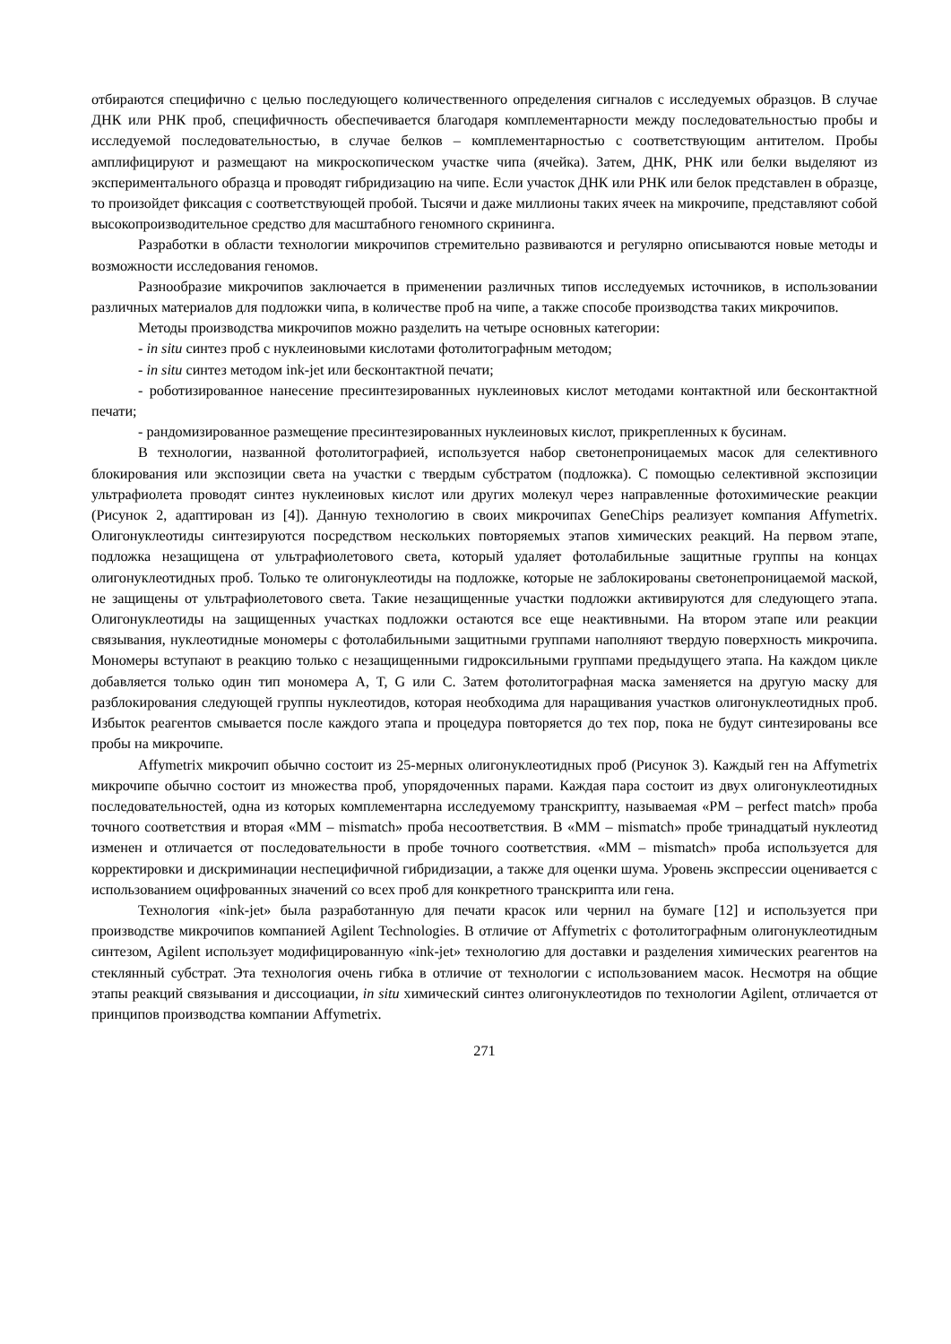отбираются специфично с целью последующего количественного определения сигналов с исследуемых образцов. В случае ДНК или РНК проб, специфичность обеспечивается благодаря комплементарности между последовательностью пробы и исследуемой последовательностью, в случае белков – комплементарностью с соответствующим антителом. Пробы амплифицируют и размещают на микроскопическом участке чипа (ячейка). Затем, ДНК, РНК или белки выделяют из экспериментального образца и проводят гибридизацию на чипе. Если участок ДНК или РНК или белок представлен в образце, то произойдет фиксация с соответствующей пробой. Тысячи и даже миллионы таких ячеек на микрочипе, представляют собой высокопроизводительное средство для масштабного геномного скрининга.
Разработки в области технологии микрочипов стремительно развиваются и регулярно описываются новые методы и возможности исследования геномов.
Разнообразие микрочипов заключается в применении различных типов исследуемых источников, в использовании различных материалов для подложки чипа, в количестве проб на чипе, а также способе производства таких микрочипов.
Методы производства микрочипов можно разделить на четыре основных категории:
- in situ синтез проб с нуклеиновыми кислотами фотолитографным методом;
- in situ синтез методом ink-jet или бесконтактной печати;
- роботизированное нанесение пресинтезированных нуклеиновых кислот методами контактной или бесконтактной печати;
- рандомизированное размещение пресинтезированных нуклеиновых кислот, прикрепленных к бусинам.
В технологии, названной фотолитографией, используется набор светонепроницаемых масок для селективного блокирования или экспозиции света на участки с твердым субстратом (подложка). С помощью селективной экспозиции ультрафиолета проводят синтез нуклеиновых кислот или других молекул через направленные фотохимические реакции (Рисунок 2, адаптирован из [4]). Данную технологию в своих микрочипах GeneChips реализует компания Affymetrix. Олигонуклеотиды синтезируются посредством нескольких повторяемых этапов химических реакций. На первом этапе, подложка незащищена от ультрафиолетового света, который удаляет фотолабильные защитные группы на концах олигонуклеотидных проб. Только те олигонуклеотиды на подложке, которые не заблокированы светонепроницаемой маской, не защищены от ультрафиолетового света. Такие незащищенные участки подложки активируются для следующего этапа. Олигонуклеотиды на защищенных участках подложки остаются все еще неактивными. На втором этапе или реакции связывания, нуклеотидные мономеры с фотолабильными защитными группами наполняют твердую поверхность микрочипа. Мономеры вступают в реакцию только с незащищенными гидроксильными группами предыдущего этапа. На каждом цикле добавляется только один тип мономера A, T, G или C. Затем фотолитографная маска заменяется на другую маску для разблокирования следующей группы нуклеотидов, которая необходима для наращивания участков олигонуклеотидных проб. Избыток реагентов смывается после каждого этапа и процедура повторяется до тех пор, пока не будут синтезированы все пробы на микрочипе.
Affymetrix микрочип обычно состоит из 25-мерных олигонуклеотидных проб (Рисунок 3). Каждый ген на Affymetrix микрочипе обычно состоит из множества проб, упорядоченных парами. Каждая пара состоит из двух олигонуклеотидных последовательностей, одна из которых комплементарна исследуемому транскрипту, называемая «PM – perfect match» проба точного соответствия и вторая «MM – mismatch» проба несоответствия. В «MM – mismatch» пробе тринадцатый нуклеотид изменен и отличается от последовательности в пробе точного соответствия. «MM – mismatch» проба используется для корректировки и дискриминации неспецифичной гибридизации, а также для оценки шума. Уровень экспрессии оценивается с использованием оцифрованных значений со всех проб для конкретного транскрипта или гена.
Технология «ink-jet» была разработанную для печати красок или чернил на бумаге [12] и используется при производстве микрочипов компанией Agilent Technologies. В отличие от Affymetrix с фотолитографным олигонуклеотидным синтезом, Agilent использует модифицированную «ink-jet» технологию для доставки и разделения химических реагентов на стеклянный субстрат. Эта технология очень гибка в отличие от технологии с использованием масок. Несмотря на общие этапы реакций связывания и диссоциации, in situ химический синтез олигонуклеотидов по технологии Agilent, отличается от принципов производства компании Affymetrix.
271